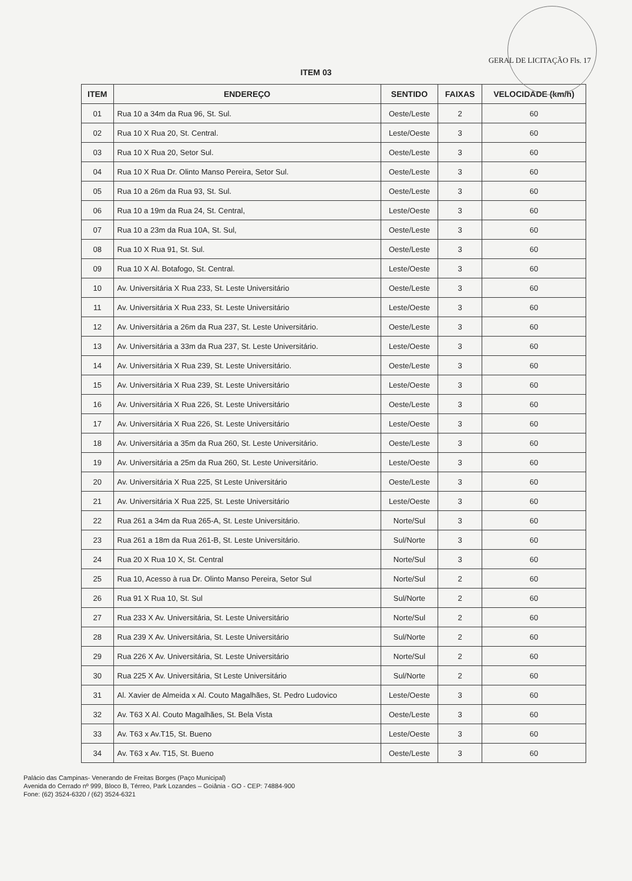GERAL DE LICITAÇÃO Fls. 17
ITEM 03
| ITEM | ENDEREÇO | SENTIDO | FAIXAS | VELOCIDADE (km/h) |
| --- | --- | --- | --- | --- |
| 01 | Rua 10 a 34m da Rua 96, St. Sul. | Oeste/Leste | 2 | 60 |
| 02 | Rua 10 X Rua 20, St. Central. | Leste/Oeste | 3 | 60 |
| 03 | Rua 10 X Rua 20, Setor Sul. | Oeste/Leste | 3 | 60 |
| 04 | Rua 10 X Rua Dr. Olinto Manso Pereira, Setor Sul. | Oeste/Leste | 3 | 60 |
| 05 | Rua 10 a 26m da Rua 93, St. Sul. | Oeste/Leste | 3 | 60 |
| 06 | Rua 10 a 19m da Rua 24, St. Central, | Leste/Oeste | 3 | 60 |
| 07 | Rua 10 a 23m da Rua 10A, St. Sul, | Oeste/Leste | 3 | 60 |
| 08 | Rua 10 X Rua 91, St. Sul. | Oeste/Leste | 3 | 60 |
| 09 | Rua 10 X Al. Botafogo, St. Central. | Leste/Oeste | 3 | 60 |
| 10 | Av. Universitária X Rua 233, St. Leste Universitário | Oeste/Leste | 3 | 60 |
| 11 | Av. Universitária X Rua 233, St. Leste Universitário | Leste/Oeste | 3 | 60 |
| 12 | Av. Universitária a 26m da Rua 237, St. Leste Universitário. | Oeste/Leste | 3 | 60 |
| 13 | Av. Universitária a 33m da Rua 237, St. Leste Universitário. | Leste/Oeste | 3 | 60 |
| 14 | Av. Universitária X Rua 239, St. Leste Universitário. | Oeste/Leste | 3 | 60 |
| 15 | Av. Universitária X Rua 239, St. Leste Universitário | Leste/Oeste | 3 | 60 |
| 16 | Av. Universitária X Rua 226, St. Leste Universitário | Oeste/Leste | 3 | 60 |
| 17 | Av. Universitária X Rua 226, St. Leste Universitário | Leste/Oeste | 3 | 60 |
| 18 | Av. Universitária a 35m da Rua 260, St. Leste Universitário. | Oeste/Leste | 3 | 60 |
| 19 | Av. Universitária a 25m da Rua 260, St. Leste Universitário. | Leste/Oeste | 3 | 60 |
| 20 | Av. Universitária X Rua 225, St Leste Universitário | Oeste/Leste | 3 | 60 |
| 21 | Av. Universitária X Rua 225, St. Leste Universitário | Leste/Oeste | 3 | 60 |
| 22 | Rua 261 a 34m da Rua 265-A, St. Leste Universitário. | Norte/Sul | 3 | 60 |
| 23 | Rua 261 a 18m da Rua 261-B, St. Leste Universitário. | Sul/Norte | 3 | 60 |
| 24 | Rua 20 X Rua 10 X, St. Central | Norte/Sul | 3 | 60 |
| 25 | Rua 10, Acesso à rua Dr. Olinto Manso Pereira, Setor Sul | Norte/Sul | 2 | 60 |
| 26 | Rua 91 X Rua 10, St. Sul | Sul/Norte | 2 | 60 |
| 27 | Rua 233 X Av. Universitária, St. Leste Universitário | Norte/Sul | 2 | 60 |
| 28 | Rua 239 X Av. Universitária, St. Leste Universitário | Sul/Norte | 2 | 60 |
| 29 | Rua 226 X Av. Universitária, St. Leste Universitário | Norte/Sul | 2 | 60 |
| 30 | Rua 225 X Av. Universitária, St Leste Universitário | Sul/Norte | 2 | 60 |
| 31 | Al. Xavier de Almeida x Al. Couto Magalhães, St. Pedro Ludovico | Leste/Oeste | 3 | 60 |
| 32 | Av. T63 X Al. Couto Magalhães, St. Bela Vista | Oeste/Leste | 3 | 60 |
| 33 | Av. T63 x Av.T15, St. Bueno | Leste/Oeste | 3 | 60 |
| 34 | Av. T63 x Av. T15, St. Bueno | Oeste/Leste | 3 | 60 |
Palácio das Campinas- Venerando de Freitas Borges (Paço Municipal)
Avenida do Cerrado nº 999, Bloco B, Térreo, Park Lozandes – Goiânia - GO - CEP: 74884-900
Fone: (62) 3524-6320 / (62) 3524-6321